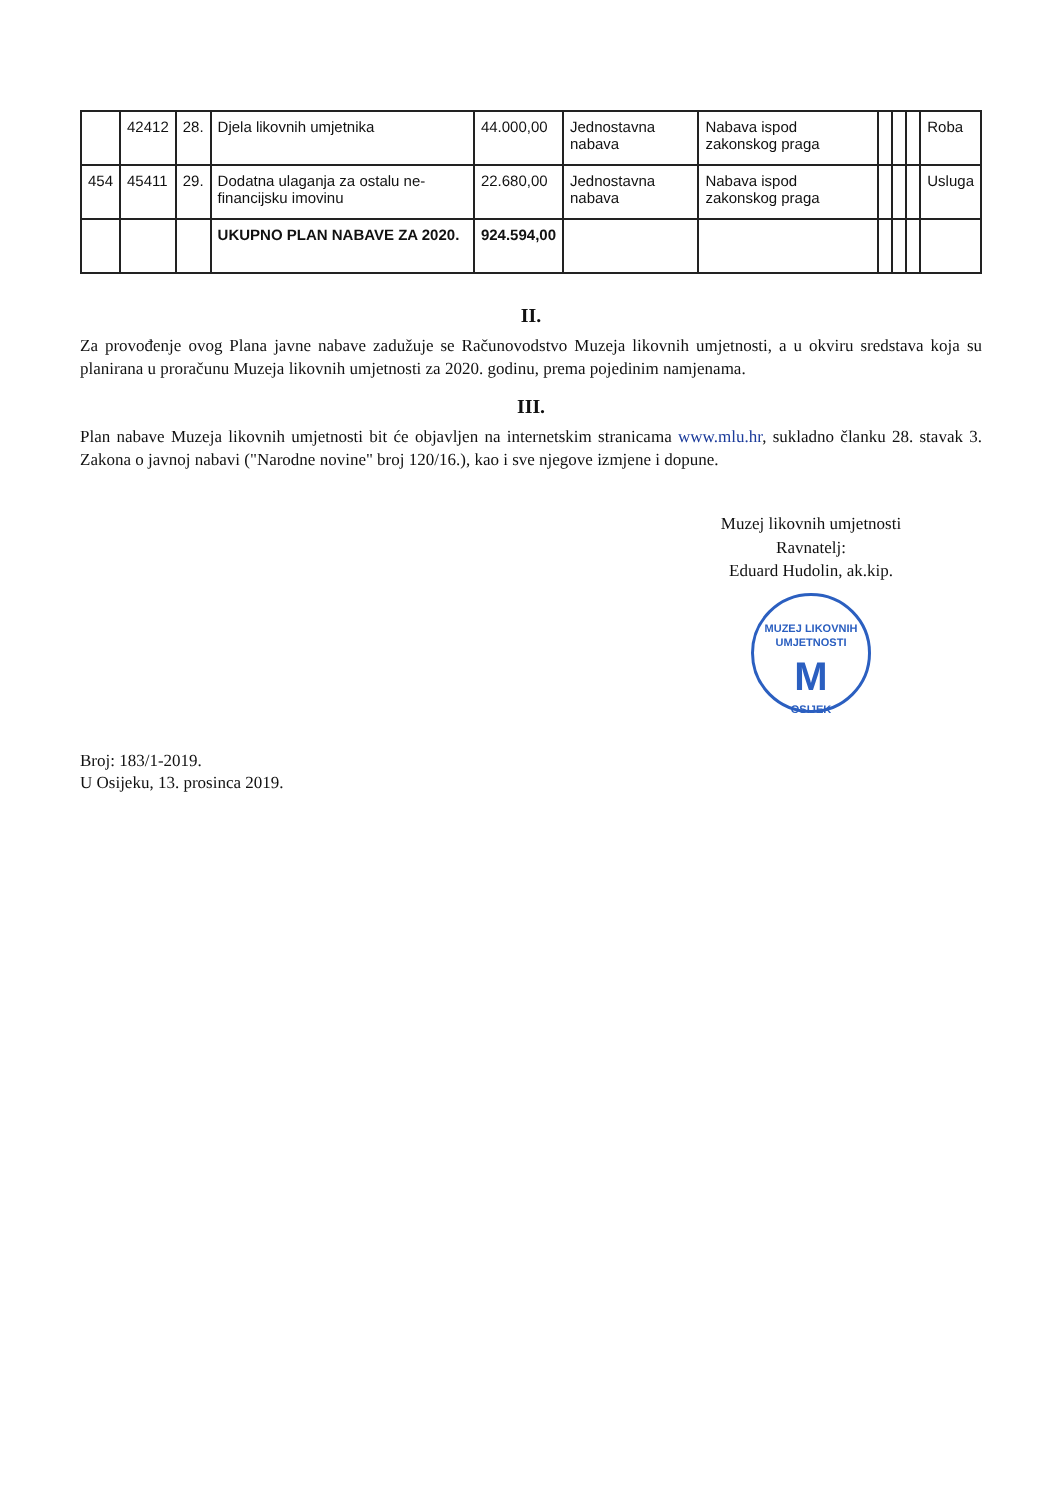| | 42412 | 28. | Djela likovnih umjetnika | 44.000,00 | Jednostavna nabava | Nabava ispod zakonskog praga | | | | Roba |
| 454 | 45411 | 29. | Dodatna ulaganja za ostalu ne-financijsku imovinu | 22.680,00 | Jednostavna nabava | Nabava ispod zakonskog praga | | | | Usluga |
| | | | UKUPNO PLAN NABAVE ZA 2020. | 924.594,00 | | | | | | |
II.
Za provođenje ovog Plana javne nabave zadužuje se Računovodstvo Muzeja likovnih umjetnosti, a u okviru sredstava koja su planirana u proračunu Muzeja likovnih umjetnosti za 2020. godinu, prema pojedinim namjenama.
III.
Plan nabave Muzeja likovnih umjetnosti bit će objavljen na internetskim stranicama www.mlu.hr, sukladno članku 28. stavak 3. Zakona o javnoj nabavi ("Narodne novine" broj 120/16.), kao i sve njegove izmjene i dopune.
Muzej likovnih umjetnosti
Ravnatelj:
Eduard Hudolin, ak.kip.
MUZEJ LIKOVNIH UMJETNOSTI M OSIJEK
Broj: 183/1-2019.
U Osijeku, 13. prosinca 2019.